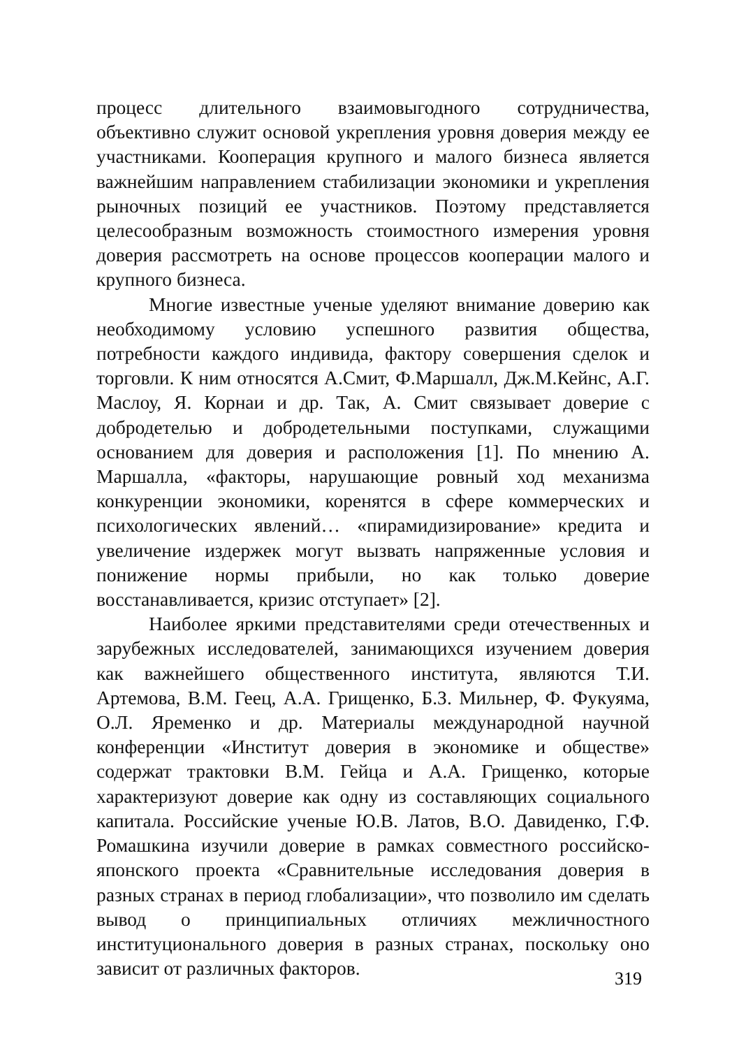процесс длительного взаимовыгодного сотрудничества, объективно служит основой укрепления уровня доверия между ее участниками. Кооперация крупного и малого бизнеса является важнейшим направлением стабилизации экономики и укрепления рыночных позиций ее участников. Поэтому представляется целесообразным возможность стоимостного измерения уровня доверия рассмотреть на основе процессов кооперации малого и крупного бизнеса.
Многие известные ученые уделяют внимание доверию как необходимому условию успешного развития общества, потребности каждого индивида, фактору совершения сделок и торговли. К ним относятся А.Смит, Ф.Маршалл, Дж.М.Кейнс, А.Г. Маслоу, Я. Корнаи и др. Так, А. Смит связывает доверие с добродетелью и добродетельными поступками, служащими основанием для доверия и расположения [1]. По мнению А. Маршалла, «факторы, нарушающие ровный ход механизма конкуренции экономики, коренятся в сфере коммерческих и психологических явлений… «пирамидизирование» кредита и увеличение издержек могут вызвать напряженные условия и понижение нормы прибыли, но как только доверие восстанавливается, кризис отступает» [2].
Наиболее яркими представителями среди отечественных и зарубежных исследователей, занимающихся изучением доверия как важнейшего общественного института, являются Т.И. Артемова, В.М. Геец, А.А. Грищенко, Б.З. Мильнер, Ф. Фукуяма, О.Л. Яременко и др. Материалы международной научной конференции «Институт доверия в экономике и обществе» содержат трактовки В.М. Гейца и А.А. Грищенко, которые характеризуют доверие как одну из составляющих социального капитала. Российские ученые Ю.В. Латов, В.О. Давиденко, Г.Ф. Ромашкина изучили доверие в рамках совместного российско-японского проекта «Сравнительные исследования доверия в разных странах в период глобализации», что позволило им сделать вывод о принципиальных отличиях межличностного институционального доверия в разных странах, поскольку оно зависит от различных факторов.
319